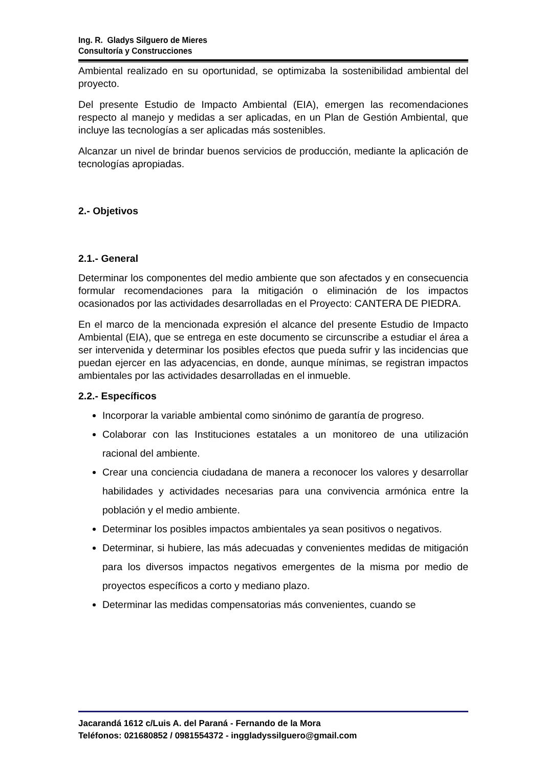Ing. R. Gladys Silguero de Mieres
Consultoría y Construcciones
Ambiental realizado en su oportunidad, se optimizaba la sostenibilidad ambiental del proyecto.
Del presente Estudio de Impacto Ambiental (EIA), emergen las recomendaciones respecto al manejo y medidas a ser aplicadas, en un Plan de Gestión Ambiental, que incluye las tecnologías a ser aplicadas más sostenibles.
Alcanzar un nivel de brindar buenos servicios de producción, mediante la aplicación de tecnologías apropiadas.
2.- Objetivos
2.1.- General
Determinar los componentes del medio ambiente que son afectados y en consecuencia formular recomendaciones para la mitigación o eliminación de los impactos ocasionados por las actividades desarrolladas en el Proyecto: CANTERA DE PIEDRA.
En el marco de la mencionada expresión el alcance del presente Estudio de Impacto Ambiental (EIA), que se entrega en este documento se circunscribe a estudiar el área a ser intervenida y determinar los posibles efectos que pueda sufrir y las incidencias que puedan ejercer en las adyacencias, en donde, aunque mínimas, se registran impactos ambientales por las actividades desarrolladas en el inmueble.
2.2.- Específicos
Incorporar la variable ambiental como sinónimo de garantía de progreso.
Colaborar con las Instituciones estatales a un monitoreo de una utilización racional del ambiente.
Crear una conciencia ciudadana de manera a reconocer los valores y desarrollar habilidades y actividades necesarias para una convivencia armónica entre la población y el medio ambiente.
Determinar los posibles impactos ambientales ya sean positivos o negativos.
Determinar, si hubiere, las más adecuadas y convenientes medidas de mitigación para los diversos impactos negativos emergentes de la misma por medio de proyectos específicos a corto y mediano plazo.
Determinar las medidas compensatorias más convenientes, cuando se
Jacarandá 1612 c/Luis A. del Paraná - Fernando de la Mora
Teléfonos: 021680852 / 0981554372 - inggladyssilguero@gmail.com